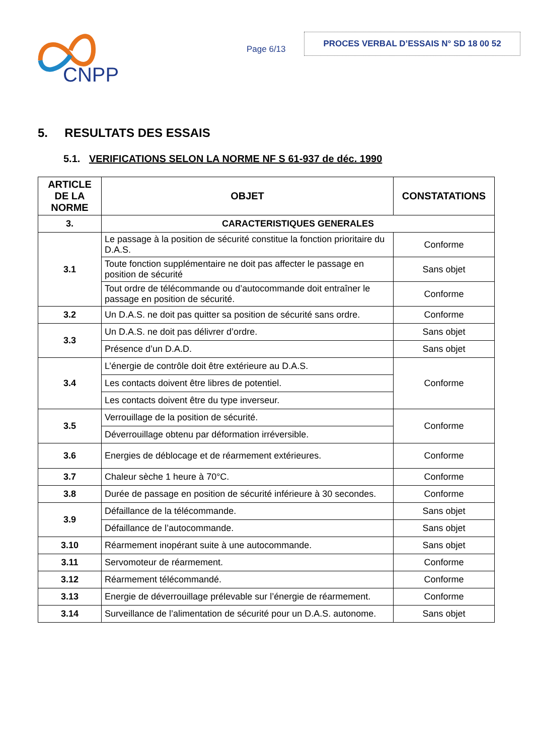CNPP
Page 6/13
PROCES VERBAL D’ESSAIS N° SD 18 00 52
5. RESULTATS DES ESSAIS
5.1. VERIFICATIONS SELON LA NORME NF S 61-937 de déc. 1990
| ARTICLE DE LA NORME | OBJET | CONSTATATIONS |
| --- | --- | --- |
| 3. | CARACTERISTIQUES GENERALES | |
| 3.1 | Le passage à la position de sécurité constitue la fonction prioritaire du D.A.S. | Conforme |
| | Toute fonction supplémentaire ne doit pas affecter le passage en position de sécurité | Sans objet |
| | Tout ordre de télécommande ou d’autocommande doit entraîner le passage en position de sécurité. | Conforme |
| 3.2 | Un D.A.S. ne doit pas quitter sa position de sécurité sans ordre. | Conforme |
| 3.3 | Un D.A.S. ne doit pas délivrer d’ordre. | Sans objet |
| | Présence d’un D.A.D. | Sans objet |
| 3.4 | L’énergie de contrôle doit être extérieure au D.A.S. | Conforme |
| | Les contacts doivent être libres de potentiel. | |
| | Les contacts doivent être du type inverseur. | |
| 3.5 | Verrouillage de la position de sécurité. | Conforme |
| | Déverrouillage obtenu par déformation irréversible. | |
| 3.6 | Energies de déblocage et de réarmement extérieures. | Conforme |
| 3.7 | Chaleur sèche 1 heure à 70°C. | Conforme |
| 3.8 | Durée de passage en position de sécurité inférieure à 30 secondes. | Conforme |
| 3.9 | Défaillance de la télécommande. | Sans objet |
| | Défaillance de l’autocommande. | Sans objet |
| 3.10 | Réarmement inopérant suite à une autocommande. | Sans objet |
| 3.11 | Servomoteur de réarmement. | Conforme |
| 3.12 | Réarmement télécommandé. | Conforme |
| 3.13 | Energie de déverrouillage prélevable sur l’énergie de réarmement. | Conforme |
| 3.14 | Surveillance de l’alimentation de sécurité pour un D.A.S. autonome. | Sans objet |